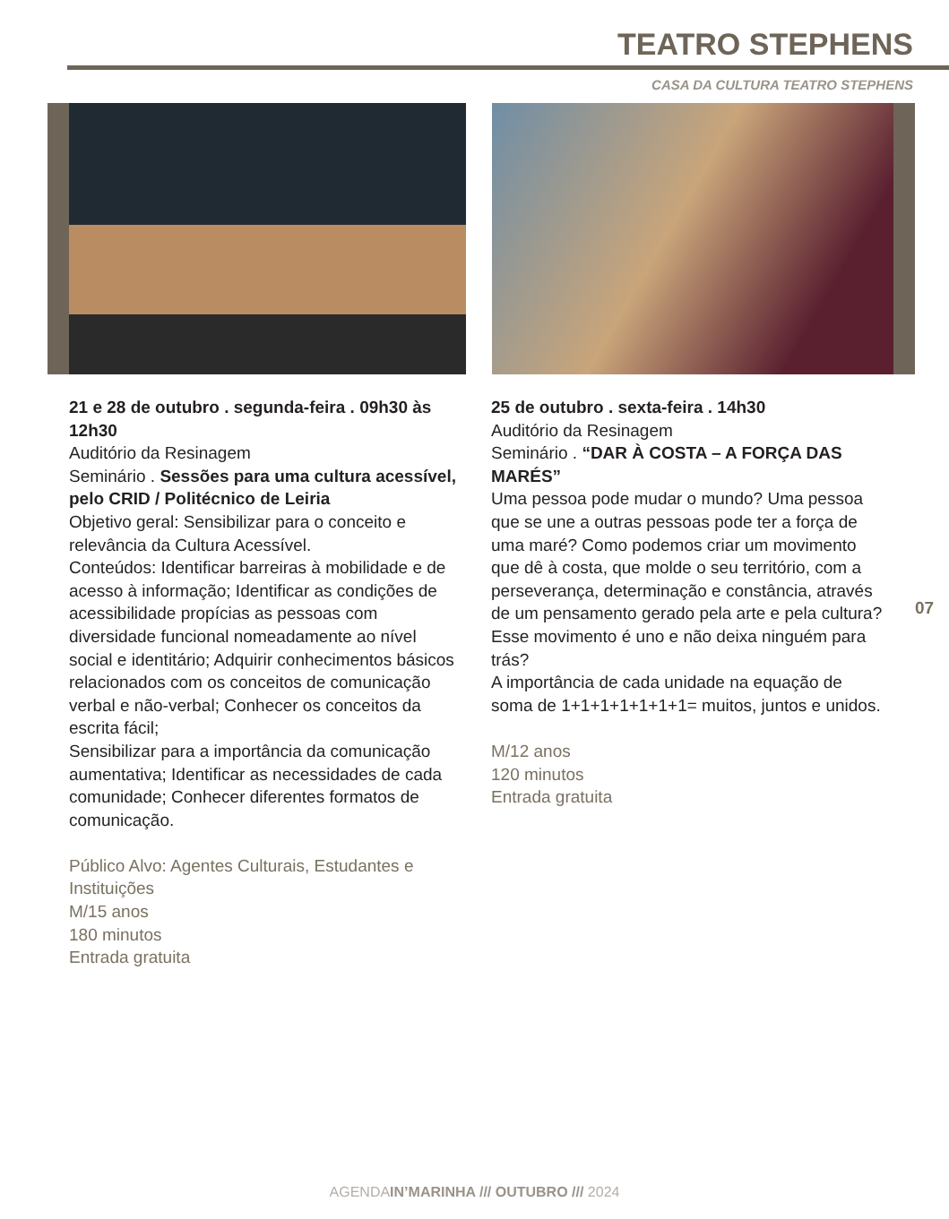TEATRO STEPHENS
CASA DA CULTURA TEATRO STEPHENS
21 e 28 de outubro . segunda-feira . 09h30 às 12h30
Auditório da Resinagem
Seminário . Sessões para uma cultura acessível, pelo CRID / Politécnico de Leiria
Objetivo geral: Sensibilizar para o conceito e relevância da Cultura Acessível.
Conteúdos: Identificar barreiras à mobilidade e de acesso à informação; Identificar as condições de acessibilidade propícias as pessoas com diversidade funcional nomeadamente ao nível social e identitário; Adquirir conhecimentos básicos relacionados com os conceitos de comunicação verbal e não-verbal; Conhecer os conceitos da escrita fácil;
Sensibilizar para a importância da comunicação aumentativa; Identificar as necessidades de cada comunidade; Conhecer diferentes formatos de comunicação.
Público Alvo: Agentes Culturais, Estudantes e Instituições
M/15 anos
180 minutos
Entrada gratuita
25 de outubro . sexta-feira . 14h30
Auditório da Resinagem
Seminário . “DAR À COSTA – A FORÇA DAS MARÉS”
Uma pessoa pode mudar o mundo? Uma pessoa que se une a outras pessoas pode ter a força de uma maré? Como podemos criar um movimento que dê à costa, que molde o seu território, com a perseverança, determinação e constância, através de um pensamento gerado pela arte e pela cultura? Esse movimento é uno e não deixa ninguém para trás?
A importância de cada unidade na equação de soma de 1+1+1+1+1+1+1= muitos, juntos e unidos.
M/12 anos
120 minutos
Entrada gratuita
07
AGENDAIN’MARINHA /// OUTUBRO /// 2024